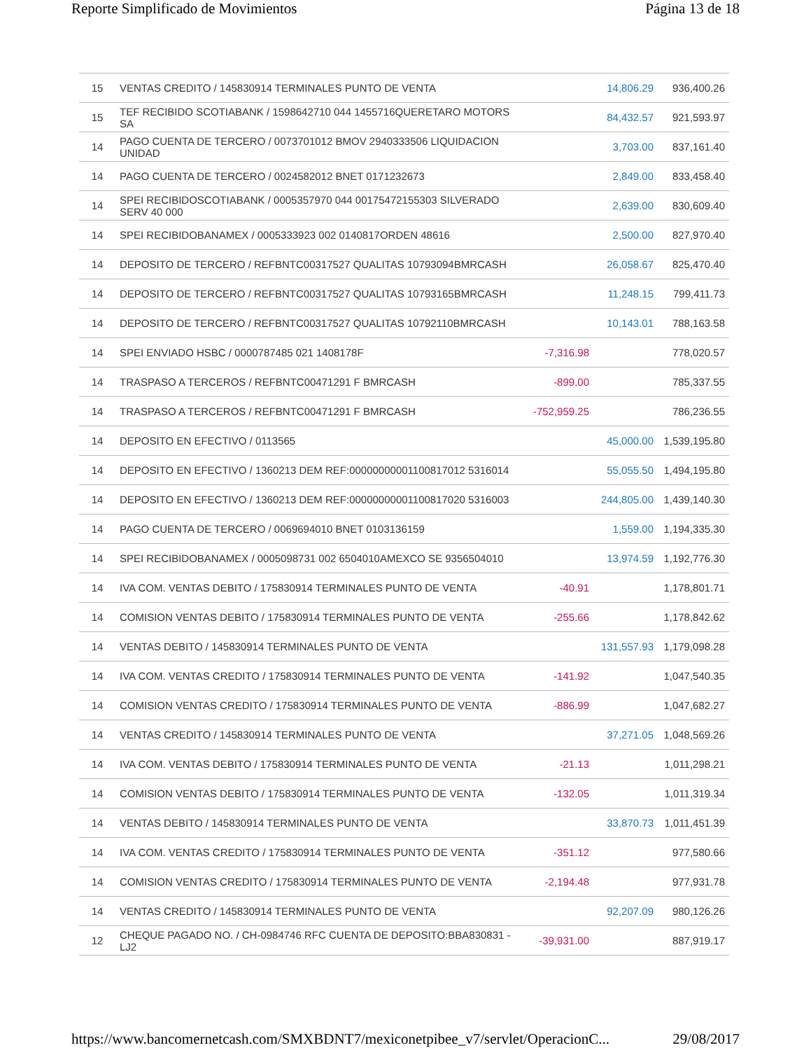Reporte Simplificado de Movimientos Página 13 de 18
| 15 | VENTAS CREDITO / 145830914 TERMINALES PUNTO DE VENTA | | 14,806.29 | 936,400.26 |
| 15 | TEF RECIBIDO SCOTIABANK / 1598642710 044 1455716QUERETARO MOTORS SA | | 84,432.57 | 921,593.97 |
| 14 | PAGO CUENTA DE TERCERO / 0073701012 BMOV 2940333506 LIQUIDACION UNIDAD | | 3,703.00 | 837,161.40 |
| 14 | PAGO CUENTA DE TERCERO / 0024582012 BNET 0171232673 | | 2,849.00 | 833,458.40 |
| 14 | SPEI RECIBIDOSCOTIABANK / 0005357970 044 00175472155303 SILVERADO SERV 40 000 | | 2,639.00 | 830,609.40 |
| 14 | SPEI RECIBIDOBANAMEX / 0005333923 002 0140817ORDEN 48616 | | 2,500.00 | 827,970.40 |
| 14 | DEPOSITO DE TERCERO / REFBNTC00317527 QUALITAS 10793094BMRCASH | | 26,058.67 | 825,470.40 |
| 14 | DEPOSITO DE TERCERO / REFBNTC00317527 QUALITAS 10793165BMRCASH | | 11,248.15 | 799,411.73 |
| 14 | DEPOSITO DE TERCERO / REFBNTC00317527 QUALITAS 10792110BMRCASH | | 10,143.01 | 788,163.58 |
| 14 | SPEI ENVIADO HSBC / 0000787485 021 1408178F | -7,316.98 | | 778,020.57 |
| 14 | TRASPASO A TERCEROS / REFBNTC00471291 F BMRCASH | -899.00 | | 785,337.55 |
| 14 | TRASPASO A TERCEROS / REFBNTC00471291 F BMRCASH | -752,959.25 | | 786,236.55 |
| 14 | DEPOSITO EN EFECTIVO / 0113565 | | 45,000.00 | 1,539,195.80 |
| 14 | DEPOSITO EN EFECTIVO / 1360213 DEM REF:00000000001100817012 5316014 | | 55,055.50 | 1,494,195.80 |
| 14 | DEPOSITO EN EFECTIVO / 1360213 DEM REF:00000000001100817020 5316003 | | 244,805.00 | 1,439,140.30 |
| 14 | PAGO CUENTA DE TERCERO / 0069694010 BNET 0103136159 | | 1,559.00 | 1,194,335.30 |
| 14 | SPEI RECIBIDOBANAMEX / 0005098731 002 6504010AMEXCO SE 9356504010 | | 13,974.59 | 1,192,776.30 |
| 14 | IVA COM. VENTAS DEBITO / 175830914 TERMINALES PUNTO DE VENTA | -40.91 | | 1,178,801.71 |
| 14 | COMISION VENTAS DEBITO / 175830914 TERMINALES PUNTO DE VENTA | -255.66 | | 1,178,842.62 |
| 14 | VENTAS DEBITO / 145830914 TERMINALES PUNTO DE VENTA | | 131,557.93 | 1,179,098.28 |
| 14 | IVA COM. VENTAS CREDITO / 175830914 TERMINALES PUNTO DE VENTA | -141.92 | | 1,047,540.35 |
| 14 | COMISION VENTAS CREDITO / 175830914 TERMINALES PUNTO DE VENTA | -886.99 | | 1,047,682.27 |
| 14 | VENTAS CREDITO / 145830914 TERMINALES PUNTO DE VENTA | | 37,271.05 | 1,048,569.26 |
| 14 | IVA COM. VENTAS DEBITO / 175830914 TERMINALES PUNTO DE VENTA | -21.13 | | 1,011,298.21 |
| 14 | COMISION VENTAS DEBITO / 175830914 TERMINALES PUNTO DE VENTA | -132.05 | | 1,011,319.34 |
| 14 | VENTAS DEBITO / 145830914 TERMINALES PUNTO DE VENTA | | 33,870.73 | 1,011,451.39 |
| 14 | IVA COM. VENTAS CREDITO / 175830914 TERMINALES PUNTO DE VENTA | -351.12 | | 977,580.66 |
| 14 | COMISION VENTAS CREDITO / 175830914 TERMINALES PUNTO DE VENTA | -2,194.48 | | 977,931.78 |
| 14 | VENTAS CREDITO / 145830914 TERMINALES PUNTO DE VENTA | | 92,207.09 | 980,126.26 |
| 12 | CHEQUE PAGADO NO. / CH-0984746 RFC CUENTA DE DEPOSITO:BBA830831 -LJ2 | -39,931.00 | | 887,919.17 |
https://www.bancomernetcash.com/SMXBDNT7/mexiconetpibee_v7/servlet/OperacionC... 29/08/2017